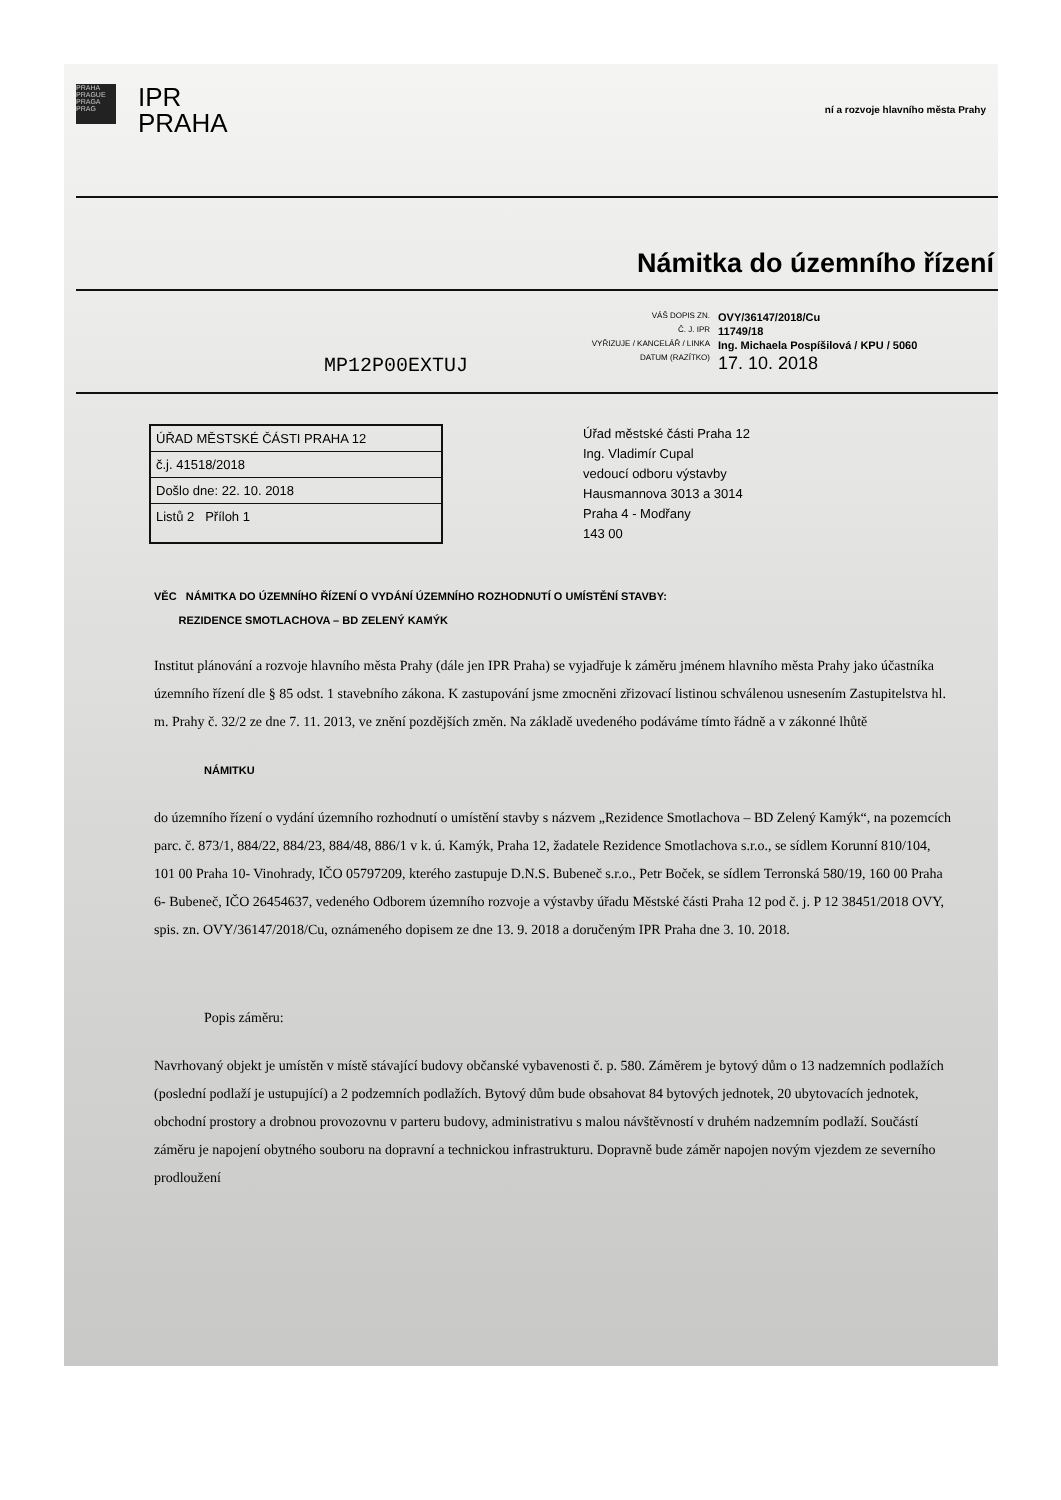PRAHA PRAGUE PRAGA PRAG
IPR
PRAHA
ní a rozvoje hlavního města Prahy
Námitka do územního řízení
VÁŠ DOPIS ZN. OVY/36147/2018/Cu Č. J. IPR 11749/18 VYŘIZUJE / KANCELÁŘ / LINKA Ing. Michaela Pospíšilová / KPU / 5060 DATUM (RAZÍTKO) 17. 10. 2018
MP12P00EXTUJ
ÚŘAD MĚSTSKÉ ČÁSTI PRAHA 12
č.j. 41518/2018
Došlo dne: 22. 10. 2018
Listů 2 Příloh 1
Úřad městské části Praha 12
Ing. Vladimír Cupal
vedoucí odboru výstavby
Hausmannova 3013 a 3014
Praha 4 - Modřany
143 00
VĚC NÁMITKA DO ÚZEMNÍHO ŘÍZENÍ O VYDÁNÍ ÚZEMNÍHO ROZHODNUTÍ O UMÍSTĚNÍ STAVBY:
REZIDENCE SMOTLACHOVA – BD ZELENÝ KAMÝK
Institut plánování a rozvoje hlavního města Prahy (dále jen IPR Praha) se vyjadřuje k záměru jménem hlavního města Prahy jako účastníka územního řízení dle § 85 odst. 1 stavebního zákona. K zastupování jsme zmocněni zřizovací listinou schválenou usnesením Zastupitelstva hl. m. Prahy č. 32/2 ze dne 7. 11. 2013, ve znění pozdějších změn. Na základě uvedeného podáváme tímto řádně a v zákonné lhůtě
NÁMITKU
do územního řízení o vydání územního rozhodnutí o umístění stavby s názvem „Rezidence Smotlachova – BD Zelený Kamýk“, na pozemcích parc. č. 873/1, 884/22, 884/23, 884/48, 886/1 v k. ú. Kamýk, Praha 12, žadatele Rezidence Smotlachova s.r.o., se sídlem Korunní 810/104, 101 00 Praha 10- Vinohrady, IČO 05797209, kterého zastupuje D.N.S. Bubeneč s.r.o., Petr Boček, se sídlem Terronská 580/19, 160 00 Praha 6- Bubeneč, IČO 26454637, vedeného Odborem územního rozvoje a výstavby úřadu Městské části Praha 12 pod č. j. P 12 38451/2018 OVY, spis. zn. OVY/36147/2018/Cu, oznámeného dopisem ze dne 13. 9. 2018 a doručeným IPR Praha dne 3. 10. 2018.
Popis záměru:
Navrhovaný objekt je umístěn v místě stávající budovy občanské vybavenosti č. p. 580. Záměrem je bytový dům o 13 nadzemních podlažích (poslední podlaží je ustupující) a 2 podzemních podlažích. Bytový dům bude obsahovat 84 bytových jednotek, 20 ubytovacích jednotek, obchodní prostory a drobnou provozovnu v parteru budovy, administrativu s malou návštěvností v druhém nadzemním podlaží. Součástí záměru je napojení obytného souboru na dopravní a technickou infrastrukturu. Dopravně bude záměr napojen novým vjezdem ze severního prodloužení